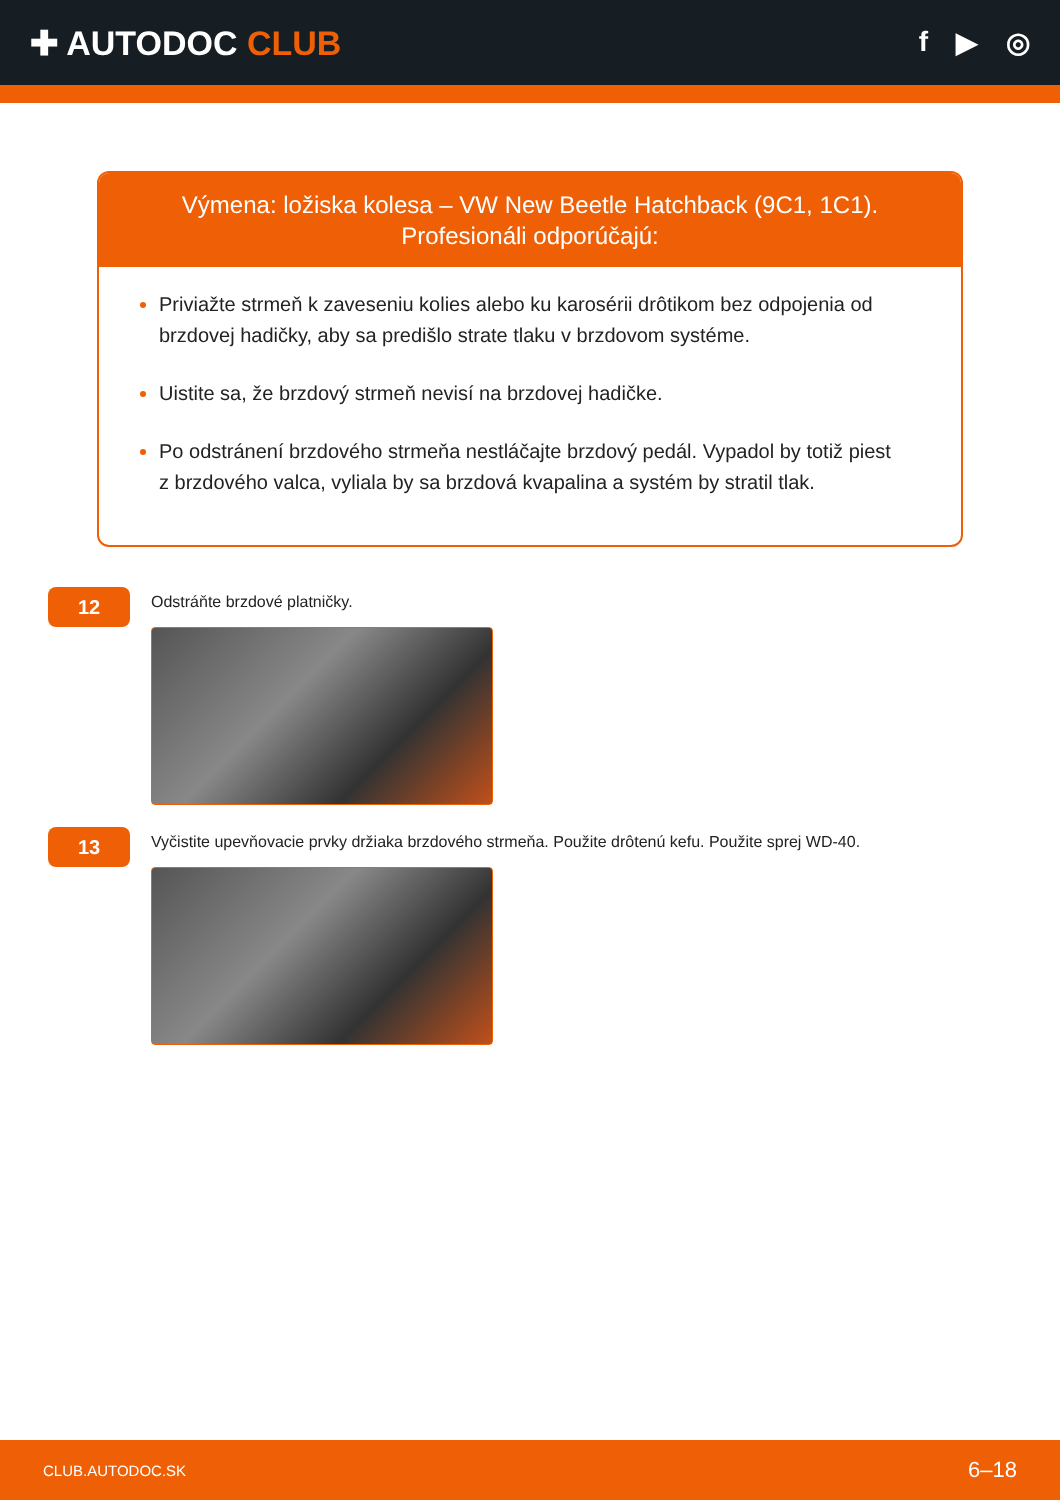✚ AUTODOC CLUB
f ▶ ◎
Výmena: ložiska kolesa – VW New Beetle Hatchback (9C1, 1C1). Profesionáli odporúčajú:
Priviažte strmeň k zaveseniu kolies alebo ku karosérii drôtikom bez odpojenia od brzdovej hadičky, aby sa predišlo strate tlaku v brzdovom systéme.
Uistite sa, že brzdový strmeň nevisí na brzdovej hadičke.
Po odstránení brzdového strmeňa nestláčajte brzdový pedál. Vypadol by totiž piest z brzdového valca, vyliala by sa brzdová kvapalina a systém by stratil tlak.
12
Odstráňte brzdové platničky.
13
Vyčistite upevňovacie prvky držiaka brzdového strmeňa. Použite drôtenú kefu. Použite sprej WD-40.
CLUB.AUTODOC.SK 6–18